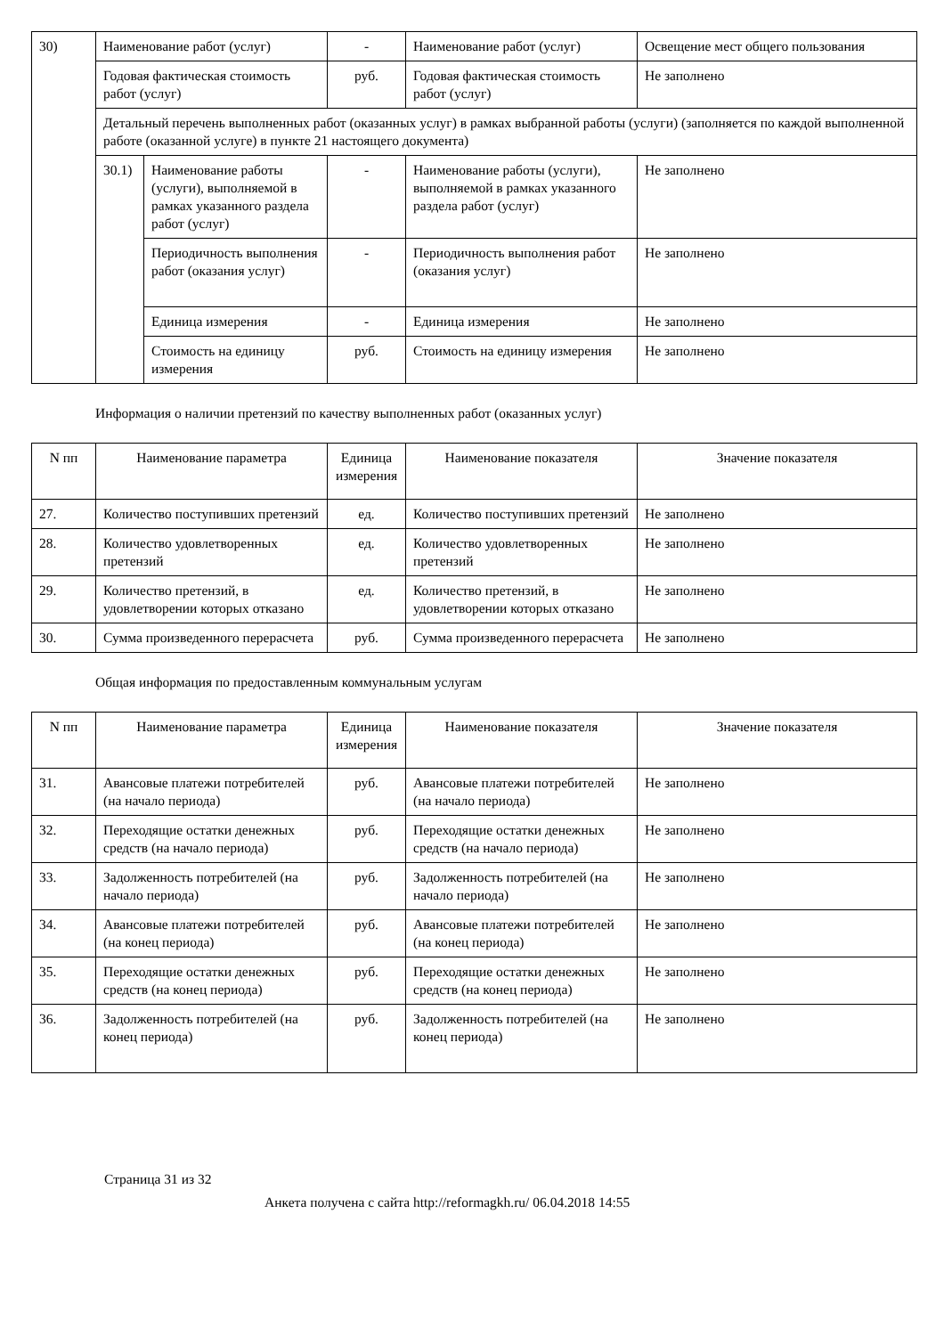| 30) | Наименование работ (услуг) | | - | Наименование работ (услуг) | Освещение мест общего пользования |
| | Годовая фактическая стоимость работ (услуг) | | руб. | Годовая фактическая стоимость работ (услуг) | Не заполнено |
| | Детальный перечень выполненных работ (оказанных услуг) в рамках выбранной работы (услуги) (заполняется по каждой выполненной работе (оказанной услуге) в пункте 21 настоящего документа) | | | | |
| | 30.1) | Наименование работы (услуги), выполняемой в рамках указанного раздела работ (услуг) | - | Наименование работы (услуги), выполняемой в рамках указанного раздела работ (услуг) | Не заполнено |
| | | Периодичность выполнения работ (оказания услуг) | - | Периодичность выполнения работ (оказания услуг) | Не заполнено |
| | | Единица измерения | - | Единица измерения | Не заполнено |
| | | Стоимость на единицу измерения | руб. | Стоимость на единицу измерения | Не заполнено |
Информация о наличии претензий по качеству выполненных работ (оказанных услуг)
| N пп | Наименование параметра | Единица измерения | Наименование показателя | Значение показателя |
| --- | --- | --- | --- | --- |
| 27. | Количество поступивших претензий | ед. | Количество поступивших претензий | Не заполнено |
| 28. | Количество удовлетворенных претензий | ед. | Количество удовлетворенных претензий | Не заполнено |
| 29. | Количество претензий, в удовлетворении которых отказано | ед. | Количество претензий, в удовлетворении которых отказано | Не заполнено |
| 30. | Сумма произведенного перерасчета | руб. | Сумма произведенного перерасчета | Не заполнено |
Общая информация по предоставленным коммунальным услугам
| N пп | Наименование параметра | Единица измерения | Наименование показателя | Значение показателя |
| --- | --- | --- | --- | --- |
| 31. | Авансовые платежи потребителей (на начало периода) | руб. | Авансовые платежи потребителей (на начало периода) | Не заполнено |
| 32. | Переходящие остатки денежных средств (на начало периода) | руб. | Переходящие остатки денежных средств (на начало периода) | Не заполнено |
| 33. | Задолженность потребителей (на начало периода) | руб. | Задолженность потребителей (на начало периода) | Не заполнено |
| 34. | Авансовые платежи потребителей (на конец периода) | руб. | Авансовые платежи потребителей (на конец периода) | Не заполнено |
| 35. | Переходящие остатки денежных средств (на конец периода) | руб. | Переходящие остатки денежных средств (на конец периода) | Не заполнено |
| 36. | Задолженность потребителей (на конец периода) | руб. | Задолженность потребителей (на конец периода) | Не заполнено |
Страница 31 из 32
Анкета получена с сайта http://reformagkh.ru/ 06.04.2018 14:55